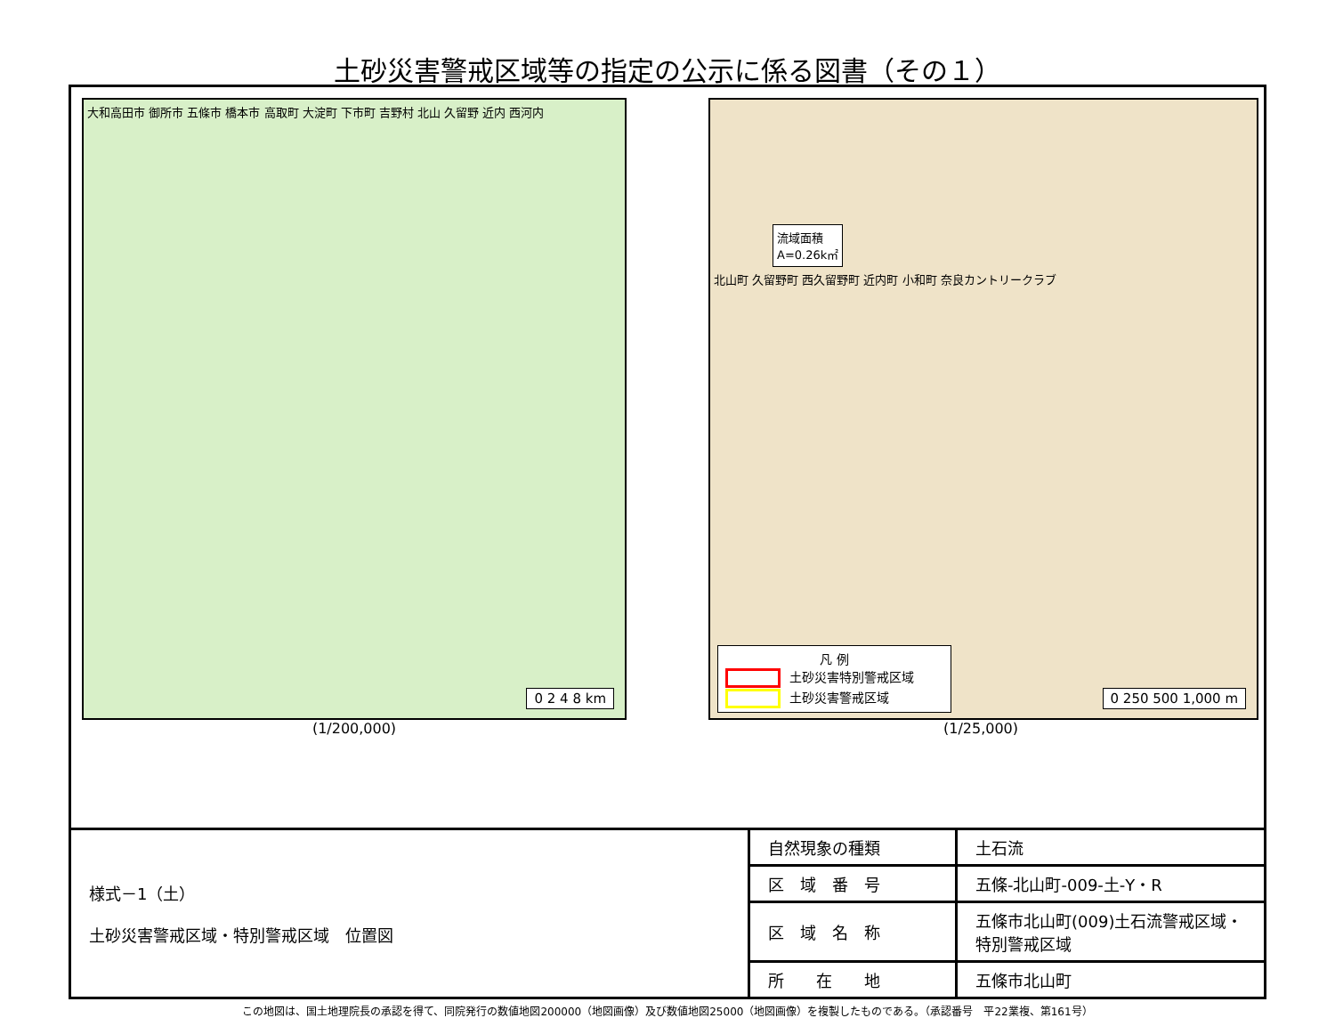土砂災害警戒区域等の指定の公示に係る図書（その１）
大和高田市 御所市 五條市 橋本市 高取町 大淀町 下市町 吉野村 北山 久留野 近内 西河内
0 2 4 8 km
(1/200,000)
流域面積
A=0.26k㎡
北山町 久留野町 西久留野町 近内町 小和町 奈良カントリークラブ
凡 例
土砂災害特別警戒区域
土砂災害警戒区域
0 250 500 1,000 m
(1/25,000)
| 様式－1（土） 土砂災害警戒区域・特別警戒区域 位置図 | 自然現象の種類 | 土石流 |
| | 区 域 番 号 | 五條-北山町-009-土-Y・R |
| | 区 域 名 称 | 五條市北山町(009)土石流警戒区域・特別警戒区域 |
| | 所 在 地 | 五條市北山町 |
この地図は、国土地理院長の承認を得て、同院発行の数値地図200000（地図画像）及び数値地図25000（地図画像）を複製したものである。（承認番号　平22業複、第161号）